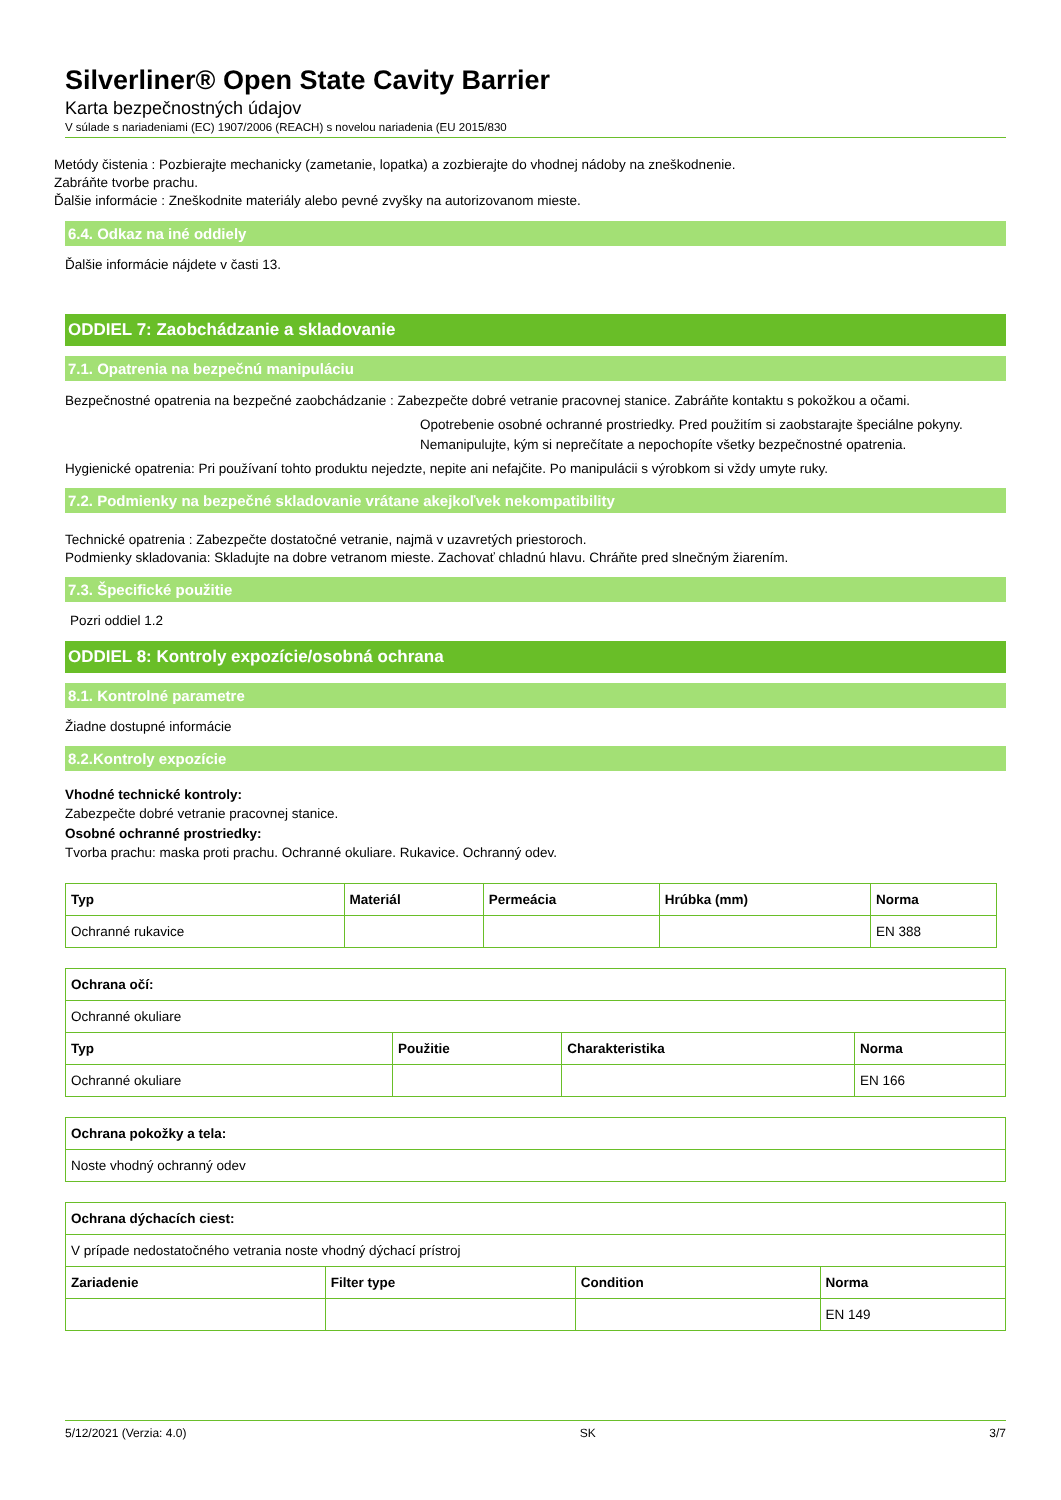Silverliner® Open State Cavity Barrier
Karta bezpečnostných údajov
V súlade s nariadeniami (EC) 1907/2006 (REACH) s novelou nariadenia (EU 2015/830
Metódy čistenia : Pozbierajte mechanicky (zametanie, lopatka) a zozbierajte do vhodnej nádoby na zneškodnenie.
Zabráňte tvorbe prachu.
Ďalšie informácie : Zneškodnite materiály alebo pevné zvyšky na autorizovanom mieste.
6.4. Odkaz na iné oddiely
Ďalšie informácie nájdete v časti 13.
ODDIEL 7: Zaobchádzanie a skladovanie
7.1. Opatrenia na bezpečnú manipuláciu
Bezpečnostné opatrenia na bezpečné zaobchádzanie : Zabezpečte dobré vetranie pracovnej stanice. Zabráňte kontaktu s pokožkou a očami.
Opotrebenie osobné ochranné prostriedky. Pred použitím si zaobstarajte špeciálne pokyny. Nemanipulujte, kým si neprečítate a nepochopíte všetky bezpečnostné opatrenia.
Hygienické opatrenia: Pri používaní tohto produktu nejedzte, nepite ani nefajčite. Po manipulácii s výrobkom si vždy umyte ruky.
7.2. Podmienky na bezpečné skladovanie vrátane akejkoľvek nekompatibility
Technické opatrenia : Zabezpečte dostatočné vetranie, najmä v uzavretých priestoroch.
Podmienky skladovania: Skladujte na dobre vetranom mieste. Zachovať chladnú hlavu. Chráňte pred slnečným žiarením.
7.3. Špecifické použitie
Pozri oddiel 1.2
ODDIEL 8: Kontroly expozície/osobná ochrana
8.1. Kontrolné parametre
Žiadne dostupné informácie
8.2.Kontroly expozície
Vhodné technické kontroly:
Zabezpečte dobré vetranie pracovnej stanice.
Osobné ochranné prostriedky:
Tvorba prachu: maska proti prachu. Ochranné okuliare. Rukavice. Ochranný odev.
| Typ | Materiál | Permeácia | Hrúbka (mm) | Norma |
| --- | --- | --- | --- | --- |
| Ochranné rukavice | | | | EN 388 |
| Ochrana očí: | | | |
| --- | --- | --- | --- |
| Ochranné okuliare | | | |
| Typ | Použitie | Charakteristika | Norma |
| Ochranné okuliare | | | EN 166 |
| Ochrana pokožky a tela: |
| --- |
| Noste vhodný ochranný odev |
| Ochrana dýchacích ciest: | | | |
| --- | --- | --- | --- |
| V prípade nedostatočného vetrania noste vhodný dýchací prístroj | | | |
| Zariadenie | Filter type | Condition | Norma |
| | | | EN 149 |
5/12/2021 (Verzia: 4.0) SK 3/7